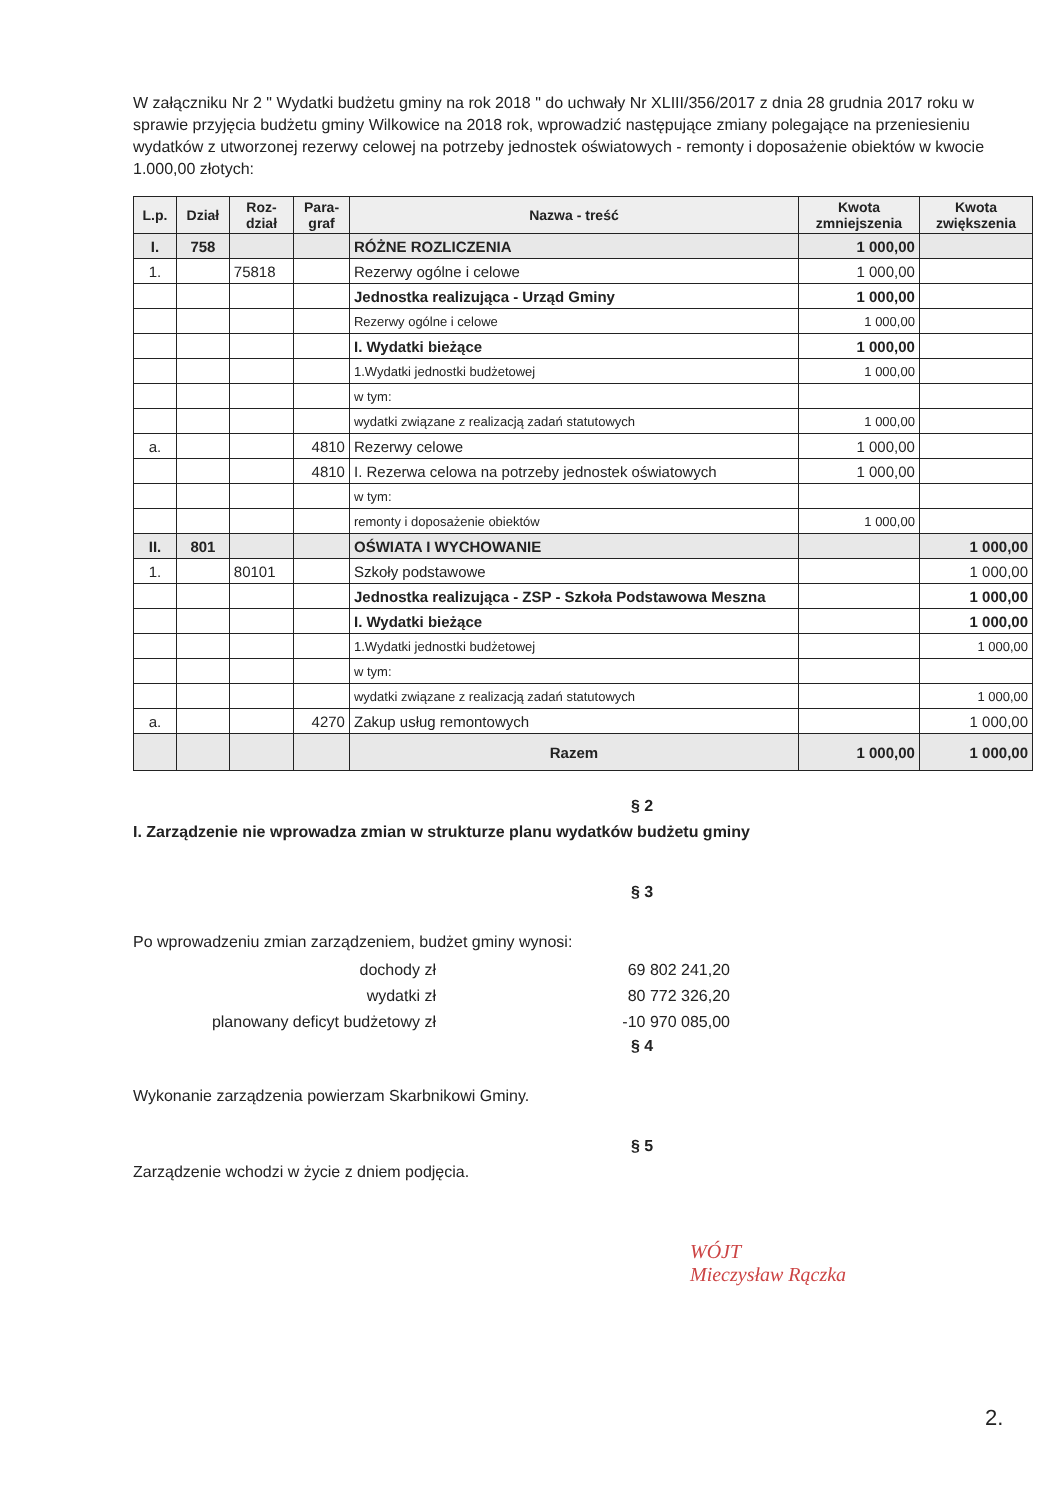W załączniku Nr 2 " Wydatki budżetu gminy na rok 2018 " do uchwały Nr XLIII/356/2017 z dnia 28 grudnia 2017 roku w sprawie przyjęcia budżetu gminy Wilkowice na 2018 rok, wprowadzić następujące zmiany polegające na przeniesieniu wydatków z utworzonej rezerwy celowej na potrzeby jednostek oświatowych - remonty i doposażenie obiektów w kwocie 1.000,00 złotych:
| L.p. | Dział | Roz- dział | Para- graf | Nazwa - treść | Kwota zmniejszenia | Kwota zwiększenia |
| --- | --- | --- | --- | --- | --- | --- |
| I. | 758 | | | RÓŻNE ROZLICZENIA | 1 000,00 | |
| 1. | | 75818 | | Rezerwy ogólne i celowe | 1 000,00 | |
| | | | | Jednostka realizująca - Urząd Gminy | 1 000,00 | |
| | | | | Rezerwy ogólne i celowe | 1 000,00 | |
| | | | | I. Wydatki bieżące | 1 000,00 | |
| | | | | 1.Wydatki jednostki budżetowej | 1 000,00 | |
| | | | | w tym: | | |
| | | | | wydatki związane z realizacją zadań statutowych | 1 000,00 | |
| a. | | | 4810 | Rezerwy celowe | 1 000,00 | |
| | | | 4810 | I. Rezerwa celowa na potrzeby jednostek oświatowych | 1 000,00 | |
| | | | | w tym: | | |
| | | | | remonty i doposażenie obiektów | 1 000,00 | |
| II. | 801 | | | OŚWIATA I WYCHOWANIE | | 1 000,00 |
| 1. | | 80101 | | Szkoły podstawowe | | 1 000,00 |
| | | | | Jednostka realizująca - ZSP - Szkoła Podstawowa Meszna | | 1 000,00 |
| | | | | I. Wydatki bieżące | | 1 000,00 |
| | | | | 1.Wydatki jednostki budżetowej | | 1 000,00 |
| | | | | w tym: | | |
| | | | | wydatki związane z realizacją zadań statutowych | | 1 000,00 |
| a. | | | 4270 | Zakup usług remontowych | | 1 000,00 |
| | | | | Razem | 1 000,00 | 1 000,00 |
§ 2
I. Zarządzenie nie wprowadza zmian w strukturze planu wydatków budżetu gminy
§ 3
Po wprowadzeniu zmian zarządzeniem, budżet gminy wynosi:
| dochody zł | 69 802 241,20 |
| wydatki zł | 80 772 326,20 |
| planowany deficyt budżetowy zł | -10 970 085,00 |
§ 4
Wykonanie zarządzenia powierzam Skarbnikowi Gminy.
§ 5
Zarządzenie wchodzi w życie z dniem podjęcia.
WÓJT
Mieczysław Rączka
2.